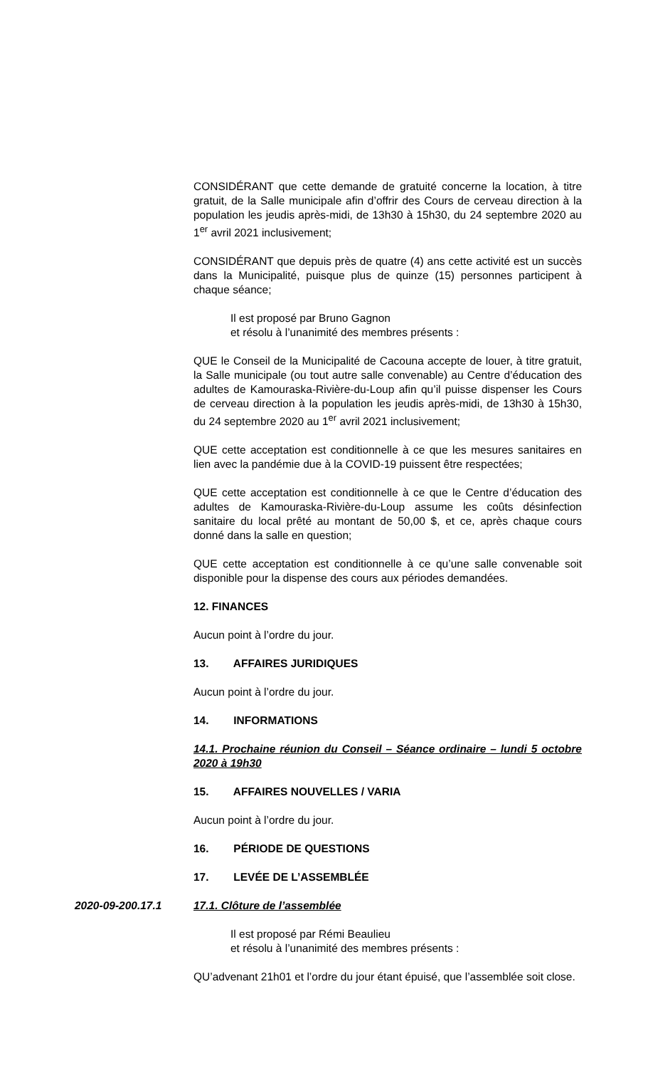CONSIDÉRANT que cette demande de gratuité concerne la location, à titre gratuit, de la Salle municipale afin d’offrir des Cours de cerveau direction à la population les jeudis après-midi, de 13h30 à 15h30, du 24 septembre 2020 au 1<sup>er</sup> avril 2021 inclusivement;
CONSIDÉRANT que depuis près de quatre (4) ans cette activité est un succès dans la Municipalité, puisque plus de quinze (15) personnes participent à chaque séance;
Il est proposé par Bruno Gagnon
et résolu à l’unanimité des membres présents :
QUE le Conseil de la Municipalité de Cacouna accepte de louer, à titre gratuit, la Salle municipale (ou tout autre salle convenable) au Centre d’éducation des adultes de Kamouraska-Rivière-du-Loup afin qu’il puisse dispenser les Cours de cerveau direction à la population les jeudis après-midi, de 13h30 à 15h30, du 24 septembre 2020 au 1<sup>er</sup> avril 2021 inclusivement;
QUE cette acceptation est conditionnelle à ce que les mesures sanitaires en lien avec la pandémie due à la COVID-19 puissent être respectées;
QUE cette acceptation est conditionnelle à ce que le Centre d’éducation des adultes de Kamouraska-Rivière-du-Loup assume les coûts désinfection sanitaire du local prêté au montant de 50,00 $, et ce, après chaque cours donné dans la salle en question;
QUE cette acceptation est conditionnelle à ce qu’une salle convenable soit disponible pour la dispense des cours aux périodes demandées.
12. FINANCES
Aucun point à l’ordre du jour.
13. AFFAIRES JURIDIQUES
Aucun point à l’ordre du jour.
14. INFORMATIONS
14.1. Prochaine réunion du Conseil – Séance ordinaire – lundi 5 octobre 2020 à 19h30
15. AFFAIRES NOUVELLES / VARIA
Aucun point à l’ordre du jour.
16. PÉRIODE DE QUESTIONS
17. LEVÉE DE L’ASSEMBLÉE
2020-09-200.17.1 17.1. Clôture de l’assemblée
Il est proposé par Rémi Beaulieu
et résolu à l’unanimité des membres présents :
QU’advenant 21h01 et l’ordre du jour étant épuisé, que l’assemblée soit close.